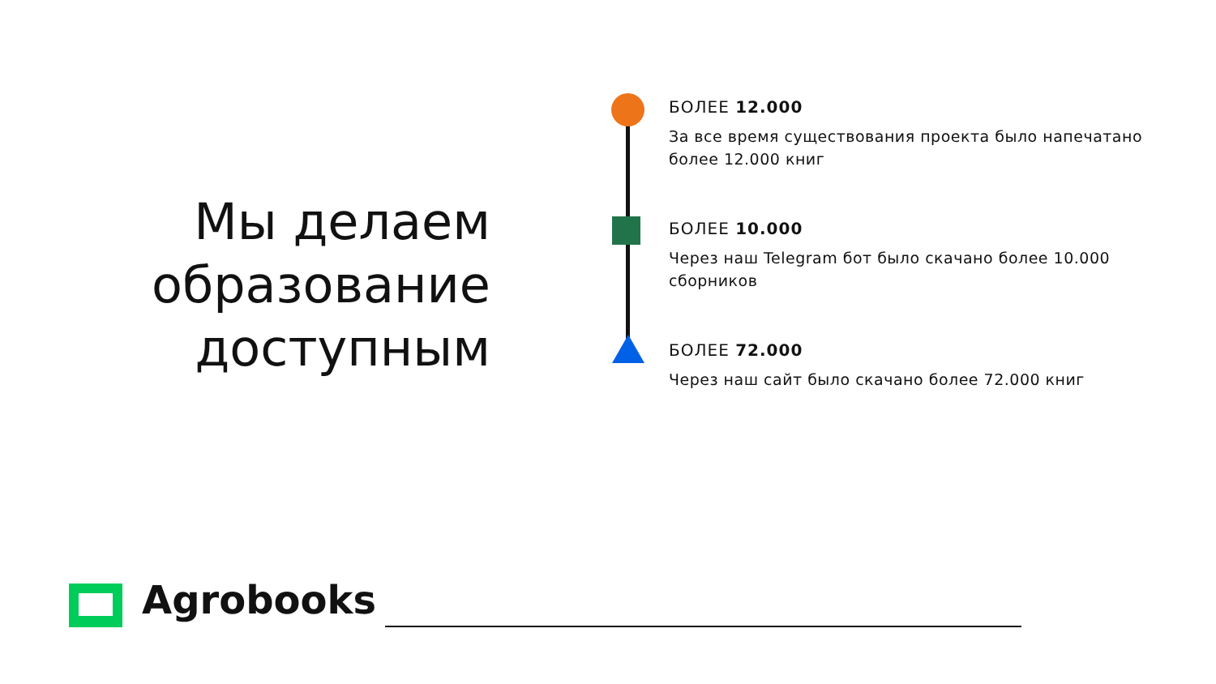Мы делаем образование доступным
БОЛЕЕ 12.000
За все время существования проекта было напечатано более 12.000 книг
БОЛЕЕ 10.000
Через наш Telegram бот было скачано более 10.000 сборников
БОЛЕЕ 72.000
Через наш сайт было скачано более 72.000 книг
Agrobooks